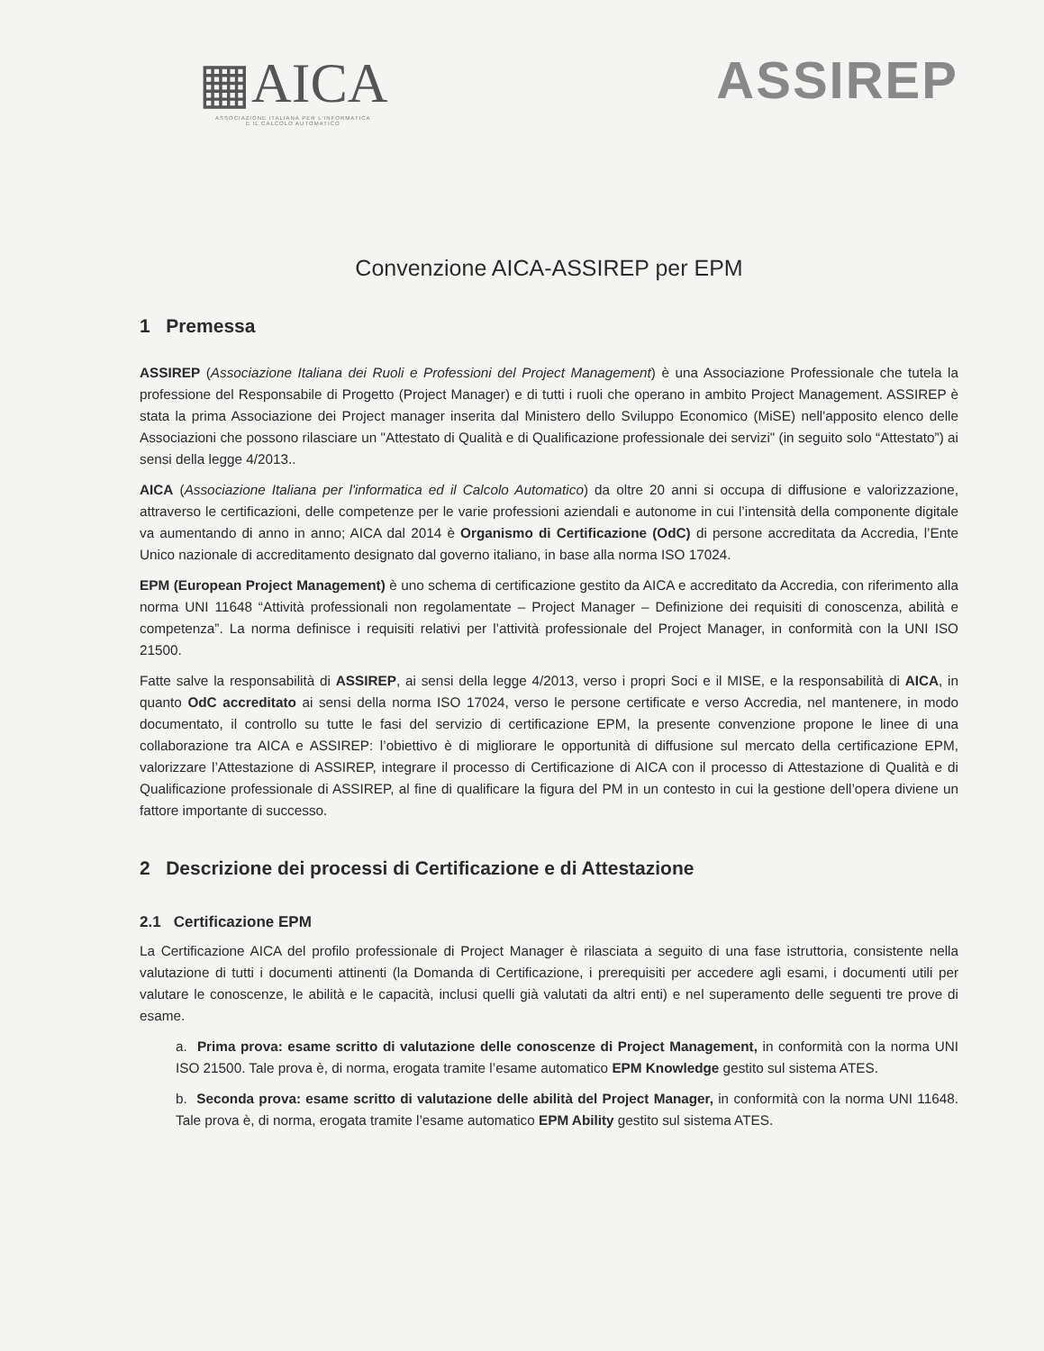▦AICA
ASSOCIAZIONE ITALIANA PER L'INFORMATICA
E IL CALCOLO AUTOMATICO
ASSIREP
Convenzione AICA-ASSIREP per EPM
1 Premessa
ASSIREP (Associazione Italiana dei Ruoli e Professioni del Project Management) è una Associazione Professionale che tutela la professione del Responsabile di Progetto (Project Manager) e di tutti i ruoli che operano in ambito Project Management. ASSIREP è stata la prima Associazione dei Project manager inserita dal Ministero dello Sviluppo Economico (MiSE) nell'apposito elenco delle Associazioni che possono rilasciare un "Attestato di Qualità e di Qualificazione professionale dei servizi" (in seguito solo “Attestato”) ai sensi della legge 4/2013..
AICA (Associazione Italiana per l'informatica ed il Calcolo Automatico) da oltre 20 anni si occupa di diffusione e valorizzazione, attraverso le certificazioni, delle competenze per le varie professioni aziendali e autonome in cui l’intensità della componente digitale va aumentando di anno in anno; AICA dal 2014 è Organismo di Certificazione (OdC) di persone accreditata da Accredia, l’Ente Unico nazionale di accreditamento designato dal governo italiano, in base alla norma ISO 17024.
EPM (European Project Management) è uno schema di certificazione gestito da AICA e accreditato da Accredia, con riferimento alla norma UNI 11648 “Attività professionali non regolamentate – Project Manager – Definizione dei requisiti di conoscenza, abilità e competenza”. La norma definisce i requisiti relativi per l’attività professionale del Project Manager, in conformità con la UNI ISO 21500.
Fatte salve la responsabilità di ASSIREP, ai sensi della legge 4/2013, verso i propri Soci e il MISE, e la responsabilità di AICA, in quanto OdC accreditato ai sensi della norma ISO 17024, verso le persone certificate e verso Accredia, nel mantenere, in modo documentato, il controllo su tutte le fasi del servizio di certificazione EPM, la presente convenzione propone le linee di una collaborazione tra AICA e ASSIREP: l’obiettivo è di migliorare le opportunità di diffusione sul mercato della certificazione EPM, valorizzare l’Attestazione di ASSIREP, integrare il processo di Certificazione di AICA con il processo di Attestazione di Qualità e di Qualificazione professionale di ASSIREP, al fine di qualificare la figura del PM in un contesto in cui la gestione dell’opera diviene un fattore importante di successo.
2 Descrizione dei processi di Certificazione e di Attestazione
2.1 Certificazione EPM
La Certificazione AICA del profilo professionale di Project Manager è rilasciata a seguito di una fase istruttoria, consistente nella valutazione di tutti i documenti attinenti (la Domanda di Certificazione, i prerequisiti per accedere agli esami, i documenti utili per valutare le conoscenze, le abilità e le capacità, inclusi quelli già valutati da altri enti) e nel superamento delle seguenti tre prove di esame.
a. Prima prova: esame scritto di valutazione delle conoscenze di Project Management, in conformità con la norma UNI ISO 21500. Tale prova è, di norma, erogata tramite l’esame automatico EPM Knowledge gestito sul sistema ATES.
b. Seconda prova: esame scritto di valutazione delle abilità del Project Manager, in conformità con la norma UNI 11648. Tale prova è, di norma, erogata tramite l’esame automatico EPM Ability gestito sul sistema ATES.